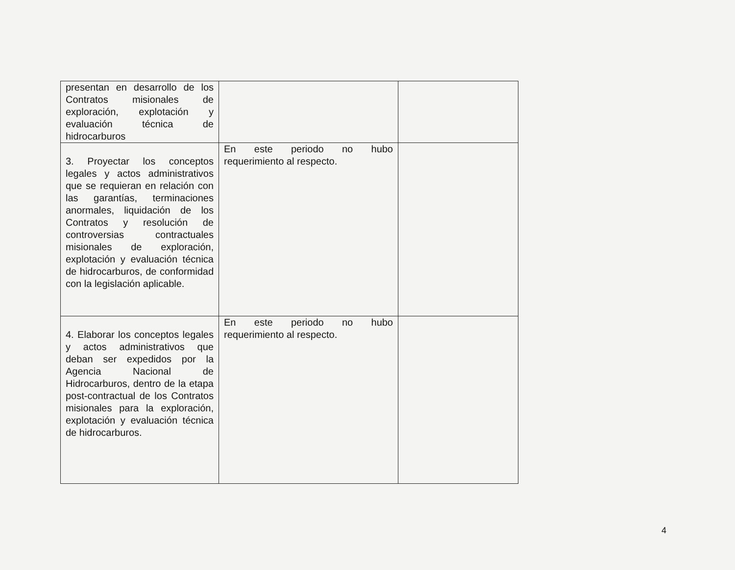| presentan en desarrollo de los Contratos misionales de exploración, explotación y evaluación técnica de hidrocarburos | | |
| 3. Proyectar los conceptos legales y actos administrativos que se requieran en relación con las garantías, terminaciones anormales, liquidación de los Contratos y resolución de controversias contractuales misionales de exploración, explotación y evaluación técnica de hidrocarburos, de conformidad con la legislación aplicable. | En este periodo no hubo requerimiento al respecto. | |
| 4. Elaborar los conceptos legales y actos administrativos que deban ser expedidos por la Agencia Nacional de Hidrocarburos, dentro de la etapa post-contractual de los Contratos misionales para la exploración, explotación y evaluación técnica de hidrocarburos. | En este periodo no hubo requerimiento al respecto. | |
4